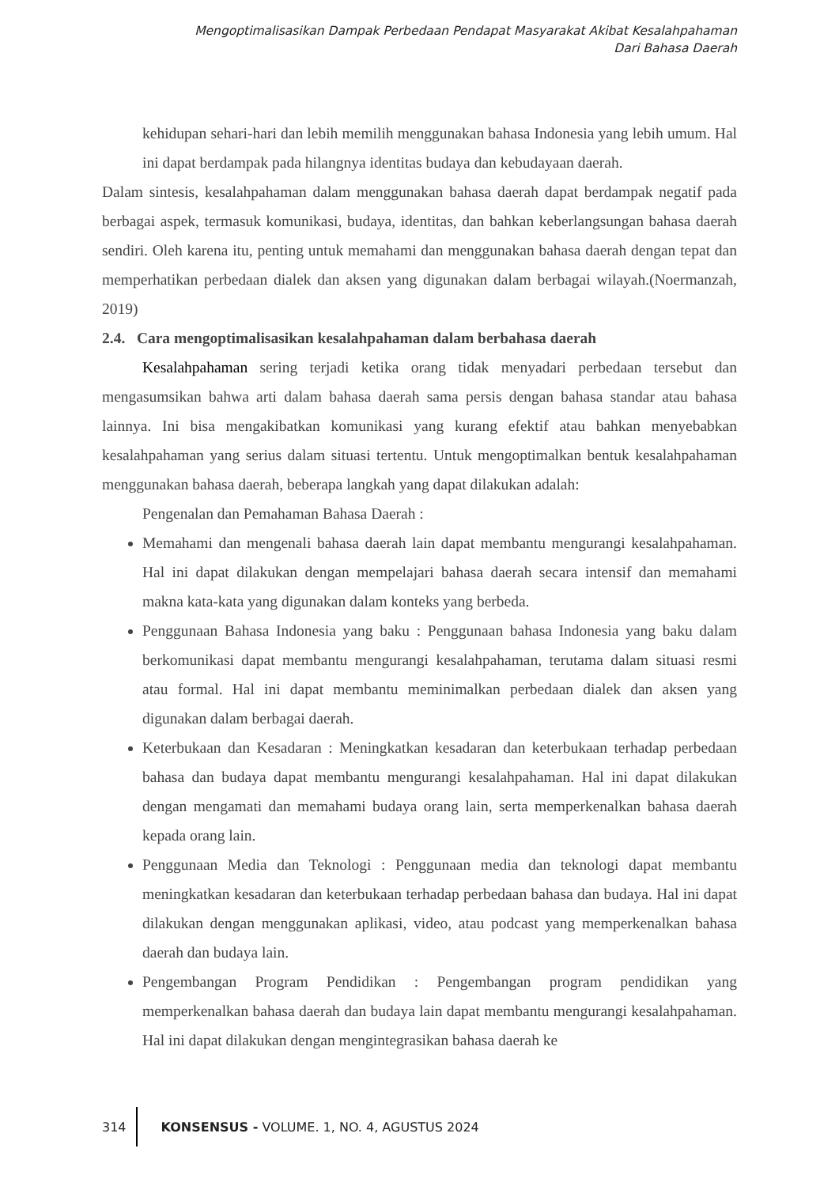Mengoptimalisasikan Dampak Perbedaan Pendapat Masyarakat Akibat Kesalahpahaman
Dari Bahasa Daerah
kehidupan sehari-hari dan lebih memilih menggunakan bahasa Indonesia yang lebih umum. Hal ini dapat berdampak pada hilangnya identitas budaya dan kebudayaan daerah.
Dalam sintesis, kesalahpahaman dalam menggunakan bahasa daerah dapat berdampak negatif pada berbagai aspek, termasuk komunikasi, budaya, identitas, dan bahkan keberlangsungan bahasa daerah sendiri. Oleh karena itu, penting untuk memahami dan menggunakan bahasa daerah dengan tepat dan memperhatikan perbedaan dialek dan aksen yang digunakan dalam berbagai wilayah.(Noermanzah, 2019)
2.4. Cara mengoptimalisasikan kesalahpahaman dalam berbahasa daerah
Kesalahpahaman sering terjadi ketika orang tidak menyadari perbedaan tersebut dan mengasumsikan bahwa arti dalam bahasa daerah sama persis dengan bahasa standar atau bahasa lainnya. Ini bisa mengakibatkan komunikasi yang kurang efektif atau bahkan menyebabkan kesalahpahaman yang serius dalam situasi tertentu. Untuk mengoptimalkan bentuk kesalahpahaman menggunakan bahasa daerah, beberapa langkah yang dapat dilakukan adalah:
Pengenalan dan Pemahaman Bahasa Daerah :
Memahami dan mengenali bahasa daerah lain dapat membantu mengurangi kesalahpahaman. Hal ini dapat dilakukan dengan mempelajari bahasa daerah secara intensif dan memahami makna kata-kata yang digunakan dalam konteks yang berbeda.
Penggunaan Bahasa Indonesia yang baku : Penggunaan bahasa Indonesia yang baku dalam berkomunikasi dapat membantu mengurangi kesalahpahaman, terutama dalam situasi resmi atau formal. Hal ini dapat membantu meminimalkan perbedaan dialek dan aksen yang digunakan dalam berbagai daerah.
Keterbukaan dan Kesadaran : Meningkatkan kesadaran dan keterbukaan terhadap perbedaan bahasa dan budaya dapat membantu mengurangi kesalahpahaman. Hal ini dapat dilakukan dengan mengamati dan memahami budaya orang lain, serta memperkenalkan bahasa daerah kepada orang lain.
Penggunaan Media dan Teknologi : Penggunaan media dan teknologi dapat membantu meningkatkan kesadaran dan keterbukaan terhadap perbedaan bahasa dan budaya. Hal ini dapat dilakukan dengan menggunakan aplikasi, video, atau podcast yang memperkenalkan bahasa daerah dan budaya lain.
Pengembangan Program Pendidikan : Pengembangan program pendidikan yang memperkenalkan bahasa daerah dan budaya lain dapat membantu mengurangi kesalahpahaman. Hal ini dapat dilakukan dengan mengintegrasikan bahasa daerah ke
314
KONSENSUS - VOLUME. 1, NO. 4, AGUSTUS 2024